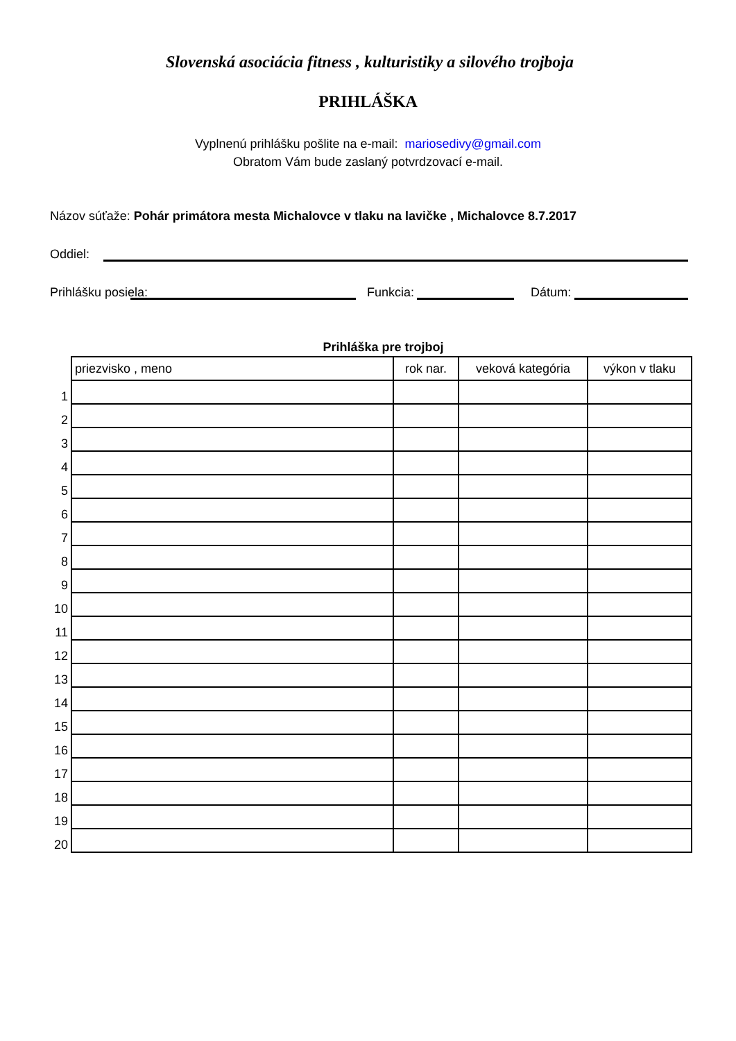Slovenská asociácia fitness , kulturistiky a silového trojboja
PRIHLÁŠKA
Vyplnenú prihlášku pošlite na e-mail: mariosedivy@gmail.com
Obratom Vám bude zaslaný potvrdzovací e-mail.
Názov súťaže: Pohár primátora mesta Michalovce v tlaku na lavičke , Michalovce 8.7.2017
Oddiel:
Prihlášku posiela:
Funkcia:
Dátum:
Prihláška pre trojboj
| | priezvisko , meno | rok nar. | veková kategória | výkon v tlaku |
| 1 | | | | |
| 2 | | | | |
| 3 | | | | |
| 4 | | | | |
| 5 | | | | |
| 6 | | | | |
| 7 | | | | |
| 8 | | | | |
| 9 | | | | |
| 10 | | | | |
| 11 | | | | |
| 12 | | | | |
| 13 | | | | |
| 14 | | | | |
| 15 | | | | |
| 16 | | | | |
| 17 | | | | |
| 18 | | | | |
| 19 | | | | |
| 20 | | | | |